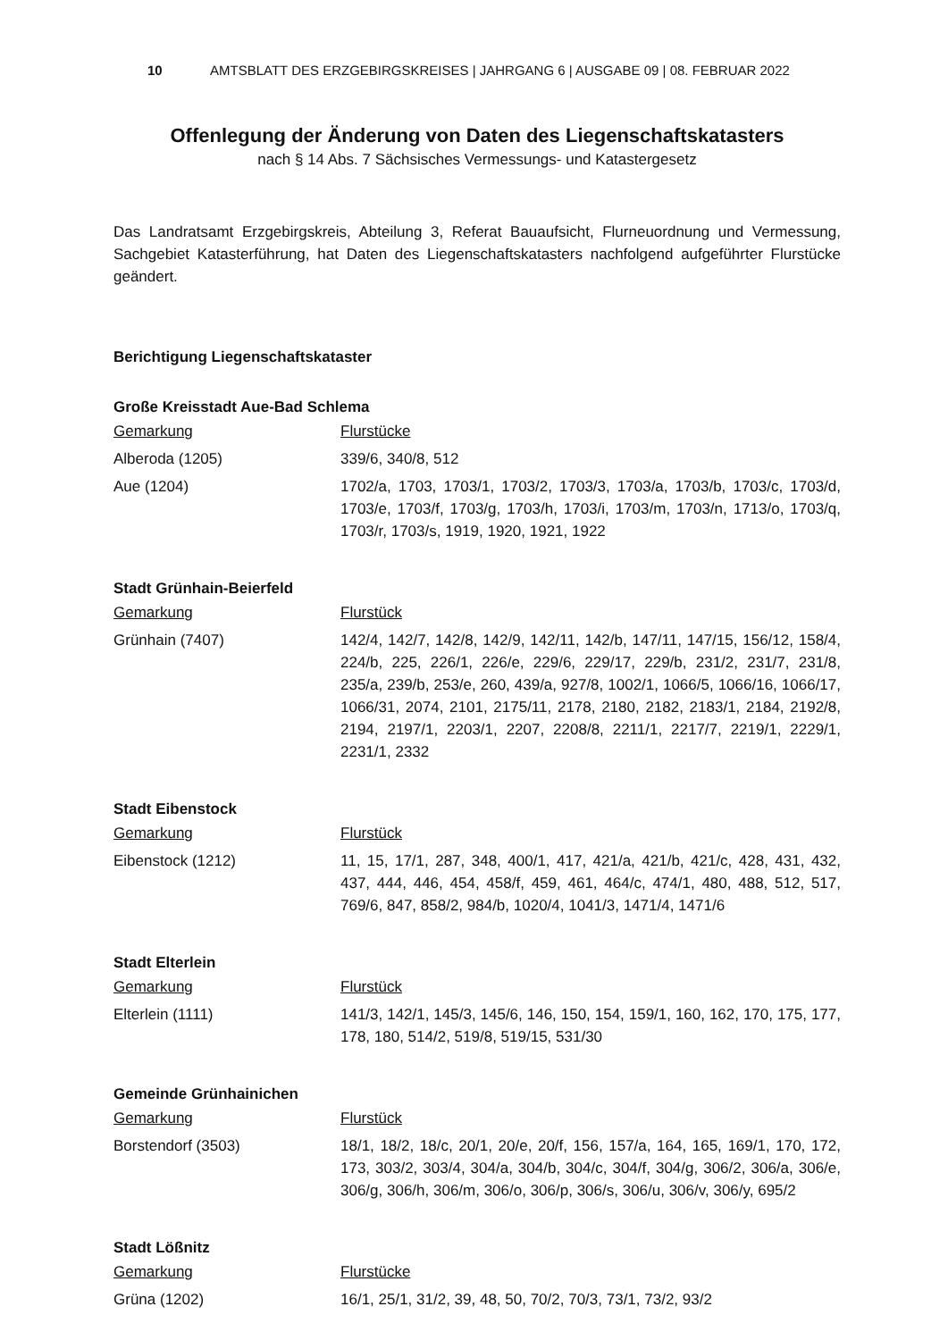10 AMTSBLATT DES ERZGEBIRGSKREISES | JAHRGANG 6 | AUSGABE 09 | 08. FEBRUAR 2022
Offenlegung der Änderung von Daten des Liegenschaftskatasters
nach § 14 Abs. 7 Sächsisches Vermessungs- und Katastergesetz
Das Landratsamt Erzgebirgskreis, Abteilung 3, Referat Bauaufsicht, Flurneuordnung und Vermessung, Sachgebiet Katasterführung, hat Daten des Liegenschaftskatasters nachfolgend aufgeführter Flurstücke geändert.
Berichtigung Liegenschaftskataster
Große Kreisstadt Aue-Bad Schlema
| Gemarkung | Flurstücke |
| --- | --- |
| Alberoda (1205) | 339/6, 340/8, 512 |
| Aue (1204) | 1702/a, 1703, 1703/1, 1703/2, 1703/3, 1703/a, 1703/b, 1703/c, 1703/d, 1703/e, 1703/f, 1703/g, 1703/h, 1703/i, 1703/m, 1703/n, 1713/o, 1703/q, 1703/r, 1703/s, 1919, 1920, 1921, 1922 |
Stadt Grünhain-Beierfeld
| Gemarkung | Flurstück |
| --- | --- |
| Grünhain (7407) | 142/4, 142/7, 142/8, 142/9, 142/11, 142/b, 147/11, 147/15, 156/12, 158/4, 224/b, 225, 226/1, 226/e, 229/6, 229/17, 229/b, 231/2, 231/7, 231/8, 235/a, 239/b, 253/e, 260, 439/a, 927/8, 1002/1, 1066/5, 1066/16, 1066/17, 1066/31, 2074, 2101, 2175/11, 2178, 2180, 2182, 2183/1, 2184, 2192/8, 2194, 2197/1, 2203/1, 2207, 2208/8, 2211/1, 2217/7, 2219/1, 2229/1, 2231/1, 2332 |
Stadt Eibenstock
| Gemarkung | Flurstück |
| --- | --- |
| Eibenstock (1212) | 11, 15, 17/1, 287, 348, 400/1, 417, 421/a, 421/b, 421/c, 428, 431, 432, 437, 444, 446, 454, 458/f, 459, 461, 464/c, 474/1, 480, 488, 512, 517, 769/6, 847, 858/2, 984/b, 1020/4, 1041/3, 1471/4, 1471/6 |
Stadt Elterlein
| Gemarkung | Flurstück |
| --- | --- |
| Elterlein (1111) | 141/3, 142/1, 145/3, 145/6, 146, 150, 154, 159/1, 160, 162, 170, 175, 177, 178, 180, 514/2, 519/8, 519/15, 531/30 |
Gemeinde Grünhainichen
| Gemarkung | Flurstück |
| --- | --- |
| Borstendorf (3503) | 18/1, 18/2, 18/c, 20/1, 20/e, 20/f, 156, 157/a, 164, 165, 169/1, 170, 172, 173, 303/2, 303/4, 304/a, 304/b, 304/c, 304/f, 304/g, 306/2, 306/a, 306/e, 306/g, 306/h, 306/m, 306/o, 306/p, 306/s, 306/u, 306/v, 306/y, 695/2 |
Stadt Lößnitz
| Gemarkung | Flurstücke |
| --- | --- |
| Grüna (1202) | 16/1, 25/1, 31/2, 39, 48, 50, 70/2, 70/3, 73/1, 73/2, 93/2 |